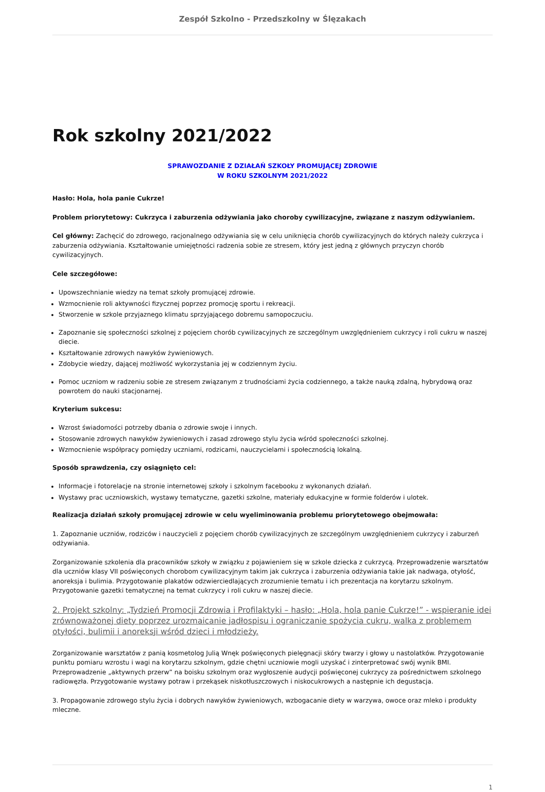Zespół Szkolno - Przedszkolny w Ślęzakach
Rok szkolny 2021/2022
SPRAWOZDANIE Z DZIAŁAŃ SZKOŁY PROMUJĄCEJ ZDROWIE
W ROKU SZKOLNYM 2021/2022
Hasło: Hola, hola panie Cukrze!
Problem priorytetowy: Cukrzyca i zaburzenia odżywiania jako choroby cywilizacyjne, związane z naszym odżywianiem.
Cel główny: Zachęcić do zdrowego, racjonalnego odżywiania się w celu uniknięcia chorób cywilizacyjnych do których należy cukrzyca i zaburzenia odżywiania. Kształtowanie umiejętności radzenia sobie ze stresem, który jest jedną z głównych przyczyn chorób cywilizacyjnych.
Cele szczegółowe:
Upowszechnianie wiedzy na temat szkoły promującej zdrowie.
Wzmocnienie roli aktywności fizycznej poprzez promocję sportu i rekreacji.
Stworzenie w szkole przyjaznego klimatu sprzyjającego dobremu samopoczuciu.
Zapoznanie się społeczności szkolnej z pojęciem chorób cywilizacyjnych ze szczególnym uwzględnieniem cukrzycy i roli cukru w naszej diecie.
Kształtowanie zdrowych nawyków żywieniowych.
Zdobycie wiedzy, dającej możliwość wykorzystania jej w codziennym życiu.
Pomoc uczniom w radzeniu sobie ze stresem związanym z trudnościami życia codziennego, a także nauką zdalną, hybrydową oraz powrotem do nauki stacjonarnej.
Kryterium sukcesu:
Wzrost świadomości potrzeby dbania o zdrowie swoje i innych.
Stosowanie zdrowych nawyków żywieniowych i zasad zdrowego stylu życia wśród społeczności szkolnej.
Wzmocnienie współpracy pomiędzy uczniami, rodzicami, nauczycielami i społecznością lokalną.
Sposób sprawdzenia, czy osiągnięto cel:
Informacje i fotorelacje na stronie internetowej szkoły i szkolnym facebooku z wykonanych działań.
Wystawy prac uczniowskich, wystawy tematyczne, gazetki szkolne, materiały edukacyjne w formie folderów i ulotek.
Realizacja działań szkoły promującej zdrowie w celu wyeliminowania problemu priorytetowego obejmowała:
1. Zapoznanie uczniów, rodziców i nauczycieli z pojęciem chorób cywilizacyjnych ze szczególnym uwzględnieniem cukrzycy i zaburzeń odżywiania.
Zorganizowanie szkolenia dla pracowników szkoły w związku z pojawieniem się w szkole dziecka z cukrzycą. Przeprowadzenie warsztatów dla uczniów klasy VII poświęconych chorobom cywilizacyjnym takim jak cukrzyca i zaburzenia odżywiania takie jak nadwaga, otyłość, anoreksja i bulimia. Przygotowanie plakatów odzwierciedlających zrozumienie tematu i ich prezentacja na korytarzu szkolnym. Przygotowanie gazetki tematycznej na temat cukrzycy i roli cukru w naszej diecie.
2. Projekt szkolny: „Tydzień Promocji Zdrowia i Profilaktyki – hasło: „Hola, hola panie Cukrze!” - wspieranie idei zrównoważonej diety poprzez urozmaicanie jadłospisu i ograniczanie spożycia cukru, walka z problemem otyłości, bulimii i anoreksji wśród dzieci i młodzieży.
Zorganizowanie warsztatów z panią kosmetolog Julią Wnęk poświęconych pielęgnacji skóry twarzy i głowy u nastolatków. Przygotowanie punktu pomiaru wzrostu i wagi na korytarzu szkolnym, gdzie chętni uczniowie mogli uzyskać i zinterpretować swój wynik BMI. Przeprowadzenie „aktywnych przerw” na boisku szkolnym oraz wygłoszenie audycji poświęconej cukrzycy za pośrednictwem szkolnego radiowęzła. Przygotowanie wystawy potraw i przekąsek niskotłuszczowych i niskocukrowych a następnie ich degustacja.
3. Propagowanie zdrowego stylu życia i dobrych nawyków żywieniowych, wzbogacanie diety w warzywa, owoce oraz mleko i produkty mleczne.
1